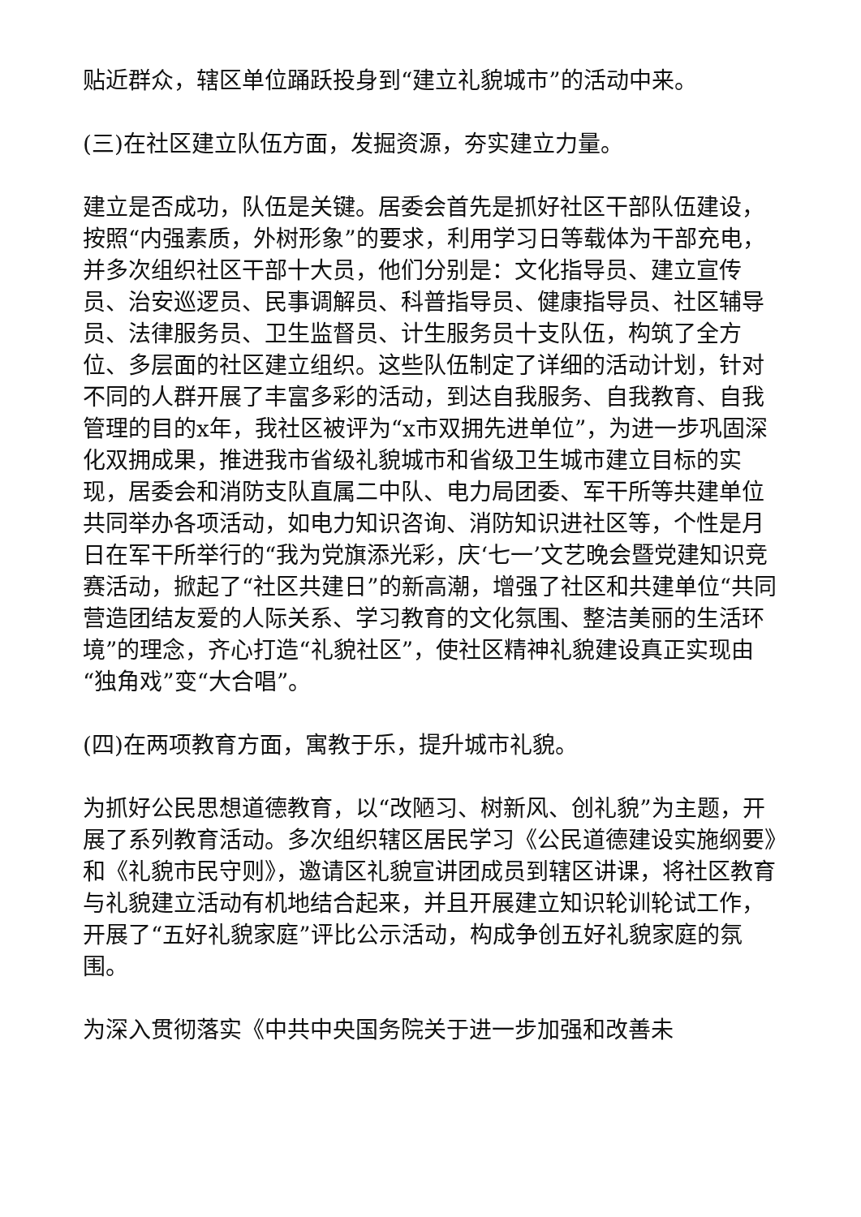贴近群众，辖区单位踊跃投身到“建立礼貌城市”的活动中来。
(三)在社区建立队伍方面，发掘资源，夯实建立力量。
建立是否成功，队伍是关键。居委会首先是抓好社区干部队伍建设，按照“内强素质，外树形象”的要求，利用学习日等载体为干部充电，并多次组织社区干部十大员，他们分别是：文化指导员、建立宣传员、治安巡逻员、民事调解员、科普指导员、健康指导员、社区辅导员、法律服务员、卫生监督员、计生服务员十支队伍，构筑了全方位、多层面的社区建立组织。这些队伍制定了详细的活动计划，针对不同的人群开展了丰富多彩的活动，到达自我服务、自我教育、自我管理的目的x年，我社区被评为“x市双拥先进单位”，为进一步巩固深化双拥成果，推进我市省级礼貌城市和省级卫生城市建立目标的实现，居委会和消防支队直属二中队、电力局团委、军干所等共建单位共同举办各项活动，如电力知识咨询、消防知识进社区等，个性是月日在军干所举行的“我为党旗添光彩，庆‘七一’文艺晚会暨党建知识竞赛活动，掀起了“社区共建日”的新高潮，增强了社区和共建单位“共同营造团结友爱的人际关系、学习教育的文化氛围、整洁美丽的生活环境”的理念，齐心打造“礼貌社区”，使社区精神礼貌建设真正实现由“独角戏”变“大合唱”。
(四)在两项教育方面，寓教于乐，提升城市礼貌。
为抓好公民思想道德教育，以“改陋习、树新风、创礼貌”为主题，开展了系列教育活动。多次组织辖区居民学习《公民道德建设实施纲要》和《礼貌市民守则》，邀请区礼貌宣讲团成员到辖区讲课，将社区教育与礼貌建立活动有机地结合起来，并且开展建立知识轮训轮试工作，开展了“五好礼貌家庭”评比公示活动，构成争创五好礼貌家庭的氛围。
为深入贯彻落实《中共中央国务院关于进一步加强和改善未